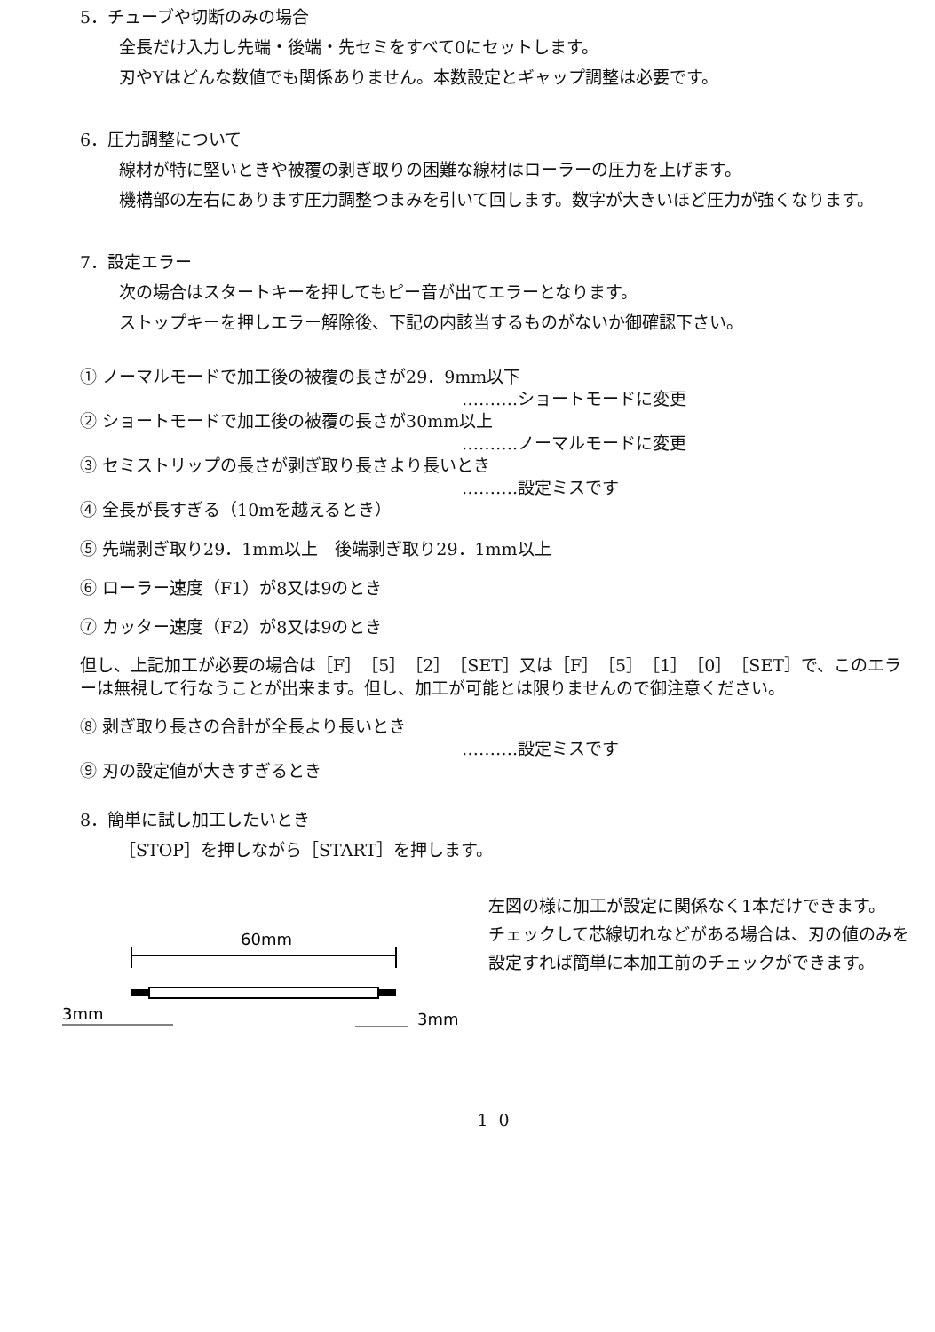5．チューブや切断のみの場合
全長だけ入力し先端・後端・先セミをすべて0にセットします。
刃やYはどんな数値でも関係ありません。本数設定とギャップ調整は必要です。
6．圧力調整について
線材が特に堅いときや被覆の剥ぎ取りの困難な線材はローラーの圧力を上げます。
機構部の左右にあります圧力調整つまみを引いて回します。数字が大きいほど圧力が強くなります。
7．設定エラー
次の場合はスタートキーを押してもピー音が出てエラーとなります。
ストップキーを押しエラー解除後、下記の内該当するものがないか御確認下さい。
① ノーマルモードで加工後の被覆の長さが29．9mm以下
……….ショートモードに変更
② ショートモードで加工後の被覆の長さが30mm以上
……….ノーマルモードに変更
③ セミストリップの長さが剥ぎ取り長さより長いとき
……….設定ミスです
④ 全長が長すぎる（10mを越えるとき）
⑤ 先端剥ぎ取り29．1mm以上　後端剥ぎ取り29．1mm以上
⑥ ローラー速度（F1）が8又は9のとき
⑦ カッター速度（F2）が8又は9のとき
但し、上記加工が必要の場合は［F］［5］［2］［SET］又は［F］［5］［1］［0］［SET］で、このエラーは無視して行なうことが出来ます。但し、加工が可能とは限りませんので御注意ください。
⑧ 剥ぎ取り長さの合計が全長より長いとき
……….設定ミスです
⑨ 刃の設定値が大きすぎるとき
8．簡単に試し加工したいとき
［STOP］を押しながら［START］を押します。
60mm
3mm
3mm
左図の様に加工が設定に関係なく1本だけできます。
チェックして芯線切れなどがある場合は、刃の値のみを設定すれば簡単に本加工前のチェックができます。
10